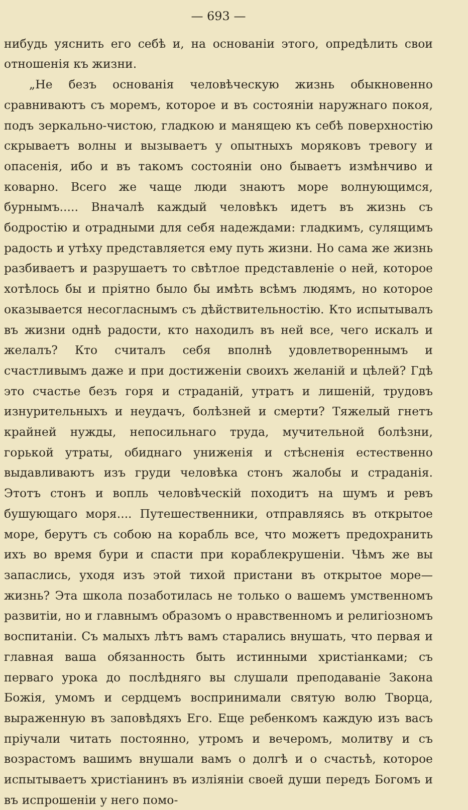— 693 —
нибудь уяснить его себѣ и, на основаніи этого, опредѣлить свои отношенія къ жизни.
„Не безъ основанія человѣческую жизнь обыкновенно сравниваютъ съ моремъ, которое и въ состояніи наружнаго покоя, подъ зеркально-чистою, гладкою и манящею къ себѣ поверхностію скрываетъ волны и вызываетъ у опытныхъ моряковъ тревогу и опасенія, ибо и въ такомъ состояніи оно бываетъ измѣнчиво и коварно. Всего же чаще люди знаютъ море волнующимся, бурнымъ..... Вначалѣ каждый человѣкъ идетъ въ жизнь съ бодростію и отрадными для себя надеждами: гладкимъ, сулящимъ радость и утѣху представляется ему путь жизни. Но сама же жизнь разбиваетъ и разрушаетъ то свѣтлое представленіе о ней, которое хотѣлось бы и пріятно было бы имѣть всѣмъ людямъ, но которое оказывается несогласнымъ съ дѣйствительностію. Кто испытывалъ въ жизни однѣ радости, кто находилъ въ ней все, чего искалъ и желалъ? Кто считалъ себя вполнѣ удовлетвореннымъ и счастливымъ даже и при достиженіи своихъ желаній и цѣлей? Гдѣ это счастье безъ горя и страданій, утратъ и лишеній, трудовъ изнурительныхъ и неудачъ, болѣзней и смерти? Тяжелый гнетъ крайней нужды, непосильнаго труда, мучительной болѣзни, горькой утраты, обиднаго униженія и стѣсненія естественно выдавливаютъ изъ груди человѣка стонъ жалобы и страданія. Этотъ стонъ и вопль человѣческій походитъ на шумъ и ревъ бушующаго моря.... Путешественники, отправляясь въ открытое море, берутъ съ собою на корабль все, что можетъ предохранить ихъ во время бури и спасти при кораблекрушеніи. Чѣмъ же вы запаслись, уходя изъ этой тихой пристани въ открытое море—жизнь? Эта школа позаботилась не только о вашемъ умственномъ развитіи, но и главнымъ образомъ о нравственномъ и религіозномъ воспитаніи. Съ малыхъ лѣтъ вамъ старались внушать, что первая и главная ваша обязанность быть истинными христіанками; съ перваго урока до послѣдняго вы слушали преподаваніе Закона Божія, умомъ и сердцемъ воспринимали святую волю Творца, выраженную въ заповѣдяхъ Его. Еще ребенкомъ каждую изъ васъ пріучали читать постоянно, утромъ и вечеромъ, молитву и съ возрастомъ вашимъ внушали вамъ о долгѣ и о счастьѣ, которое испытываетъ христіанинъ въ изліяніи своей души передъ Богомъ и въ испрошеніи у него помо-